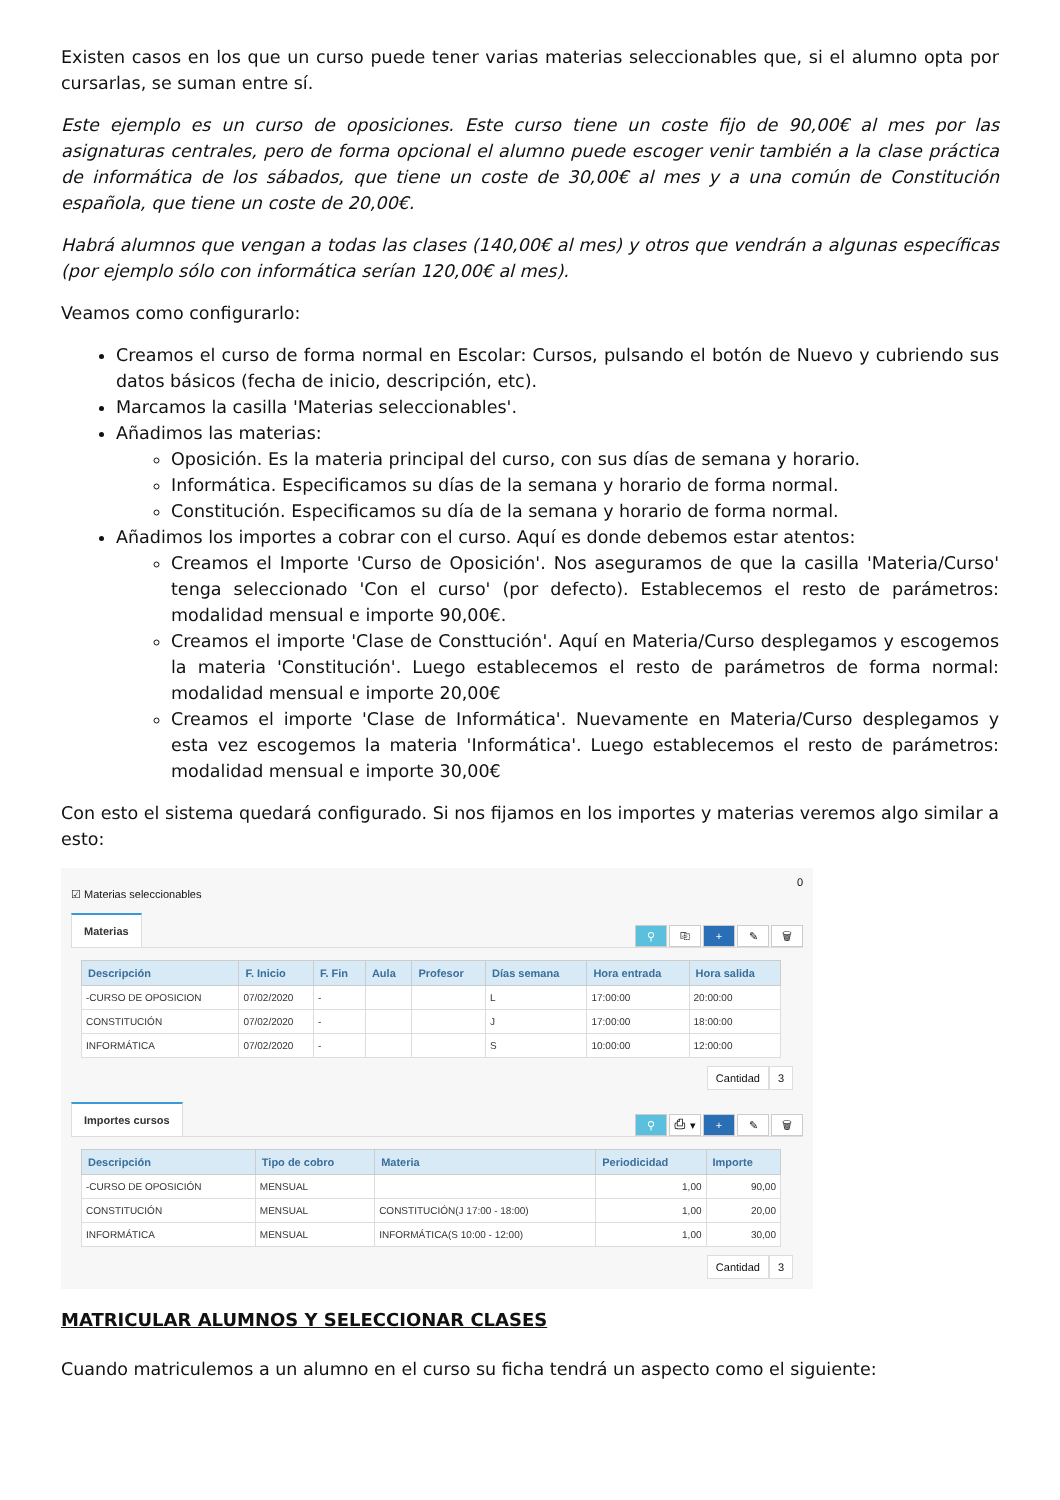Existen casos en los que un curso puede tener varias materias seleccionables que, si el alumno opta por cursarlas, se suman entre sí.
Este ejemplo es un curso de oposiciones. Este curso tiene un coste fijo de 90,00€ al mes por las asignaturas centrales, pero de forma opcional el alumno puede escoger venir también a la clase práctica de informática de los sábados, que tiene un coste de 30,00€ al mes y a una común de Constitución española, que tiene un coste de 20,00€.
Habrá alumnos que vengan a todas las clases (140,00€ al mes) y otros que vendrán a algunas específicas (por ejemplo sólo con informática serían 120,00€ al mes).
Veamos como configurarlo:
Creamos el curso de forma normal en Escolar: Cursos, pulsando el botón de Nuevo y cubriendo sus datos básicos (fecha de inicio, descripción, etc).
Marcamos la casilla 'Materias seleccionables'.
Añadimos las materias:
Oposición. Es la materia principal del curso, con sus días de semana y horario.
Informática. Especificamos su días de la semana y horario de forma normal.
Constitución. Especificamos su día de la semana y horario de forma normal.
Añadimos los importes a cobrar con el curso. Aquí es donde debemos estar atentos:
Creamos el Importe 'Curso de Oposición'. Nos aseguramos de que la casilla 'Materia/Curso' tenga seleccionado 'Con el curso' (por defecto). Establecemos el resto de parámetros: modalidad mensual e importe 90,00€.
Creamos el importe 'Clase de Consttución'. Aquí en Materia/Curso desplegamos y escogemos la materia 'Constitución'. Luego establecemos el resto de parámetros de forma normal: modalidad mensual e importe 20,00€
Creamos el importe 'Clase de Informática'. Nuevamente en Materia/Curso desplegamos y esta vez escogemos la materia 'Informática'. Luego establecemos el resto de parámetros: modalidad mensual e importe 30,00€
Con esto el sistema quedará configurado. Si nos fijamos en los importes y materias veremos algo similar a esto:
0
☑ Materias seleccionables
Materias
⚲ ⎘ + ✎ 🗑
| Descripción | F. Inicio | F. Fin | Aula | Profesor | Días semana | Hora entrada | Hora salida |
| --- | --- | --- | --- | --- | --- | --- | --- |
| -CURSO DE OPOSICION | 07/02/2020 | - | | | L | 17:00:00 | 20:00:00 |
| CONSTITUCIÓN | 07/02/2020 | - | | | J | 17:00:00 | 18:00:00 |
| INFORMÁTICA | 07/02/2020 | - | | | S | 10:00:00 | 12:00:00 |
Cantidad 3
Importes cursos
⚲ ⎙ ▾ + ✎ 🗑
| Descripción | Tipo de cobro | Materia | Periodicidad | Importe |
| --- | --- | --- | --- | --- |
| -CURSO DE OPOSICIÓN | MENSUAL | | 1,00 | 90,00 |
| CONSTITUCIÓN | MENSUAL | CONSTITUCIÓN(J 17:00 - 18:00) | 1,00 | 20,00 |
| INFORMÁTICA | MENSUAL | INFORMÁTICA(S 10:00 - 12:00) | 1,00 | 30,00 |
Cantidad 3
MATRICULAR ALUMNOS Y SELECCIONAR CLASES
Cuando matriculemos a un alumno en el curso su ficha tendrá un aspecto como el siguiente: